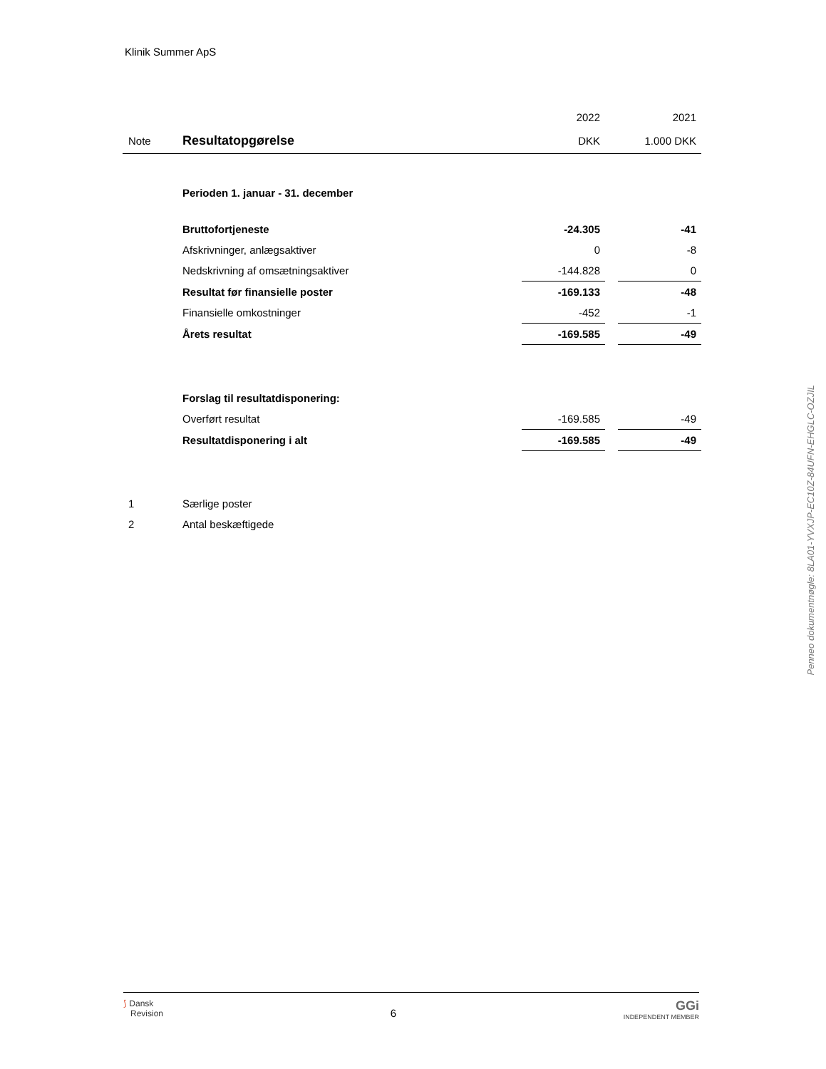Klinik Summer ApS
| | | 2022 | | 2021 |
| Note | Resultatopgørelse | DKK | | 1.000 DKK |
| | Perioden 1. januar - 31. december | | | |
| | Bruttofortjeneste | -24.305 | | -41 |
| | Afskrivninger, anlægsaktiver | 0 | | -8 |
| | Nedskrivning af omsætningsaktiver | -144.828 | | 0 |
| | Resultat før finansielle poster | -169.133 | | -48 |
| | Finansielle omkostninger | -452 | | -1 |
| | Årets resultat | -169.585 | | -49 |
| | Forslag til resultatdisponering: | | | |
| | Overført resultat | -169.585 | | -49 |
| | Resultatdisponering i alt | -169.585 | | -49 |
| 1 | Særlige poster | | | |
| 2 | Antal beskæftigede | | | |
Penneo dokumentnøgle: 8LA01-YVXJP-EC10Z-84UFN-EHGLC-OZJIL
⟆ Dansk
Revision
6
GGi
INDEPENDENT MEMBER